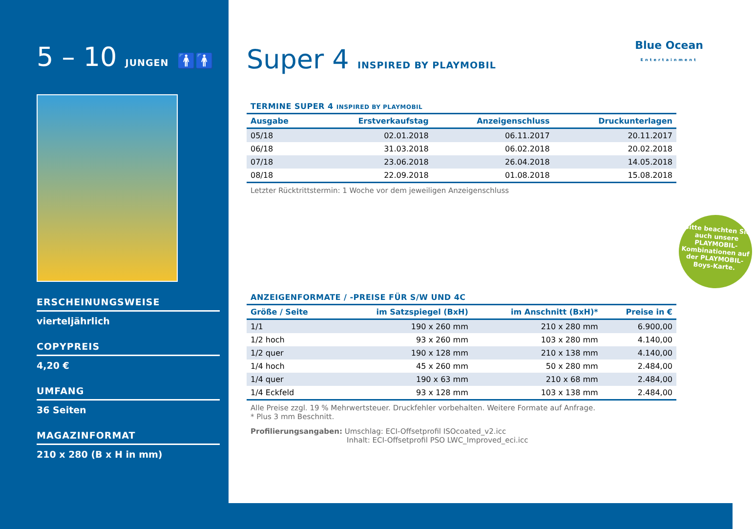5 – 10 JUNGEN 🚹🚹
ERSCHEINUNGSWEISE
vierteljährlich
COPYPREIS
4,20 €
UMFANG
36 Seiten
MAGAZINFORMAT
210 x 280 (B x H in mm)
Super 4 INSPIRED BY PLAYMOBIL
TERMINE SUPER 4 INSPIRED BY PLAYMOBIL
| Ausgabe | Erstverkaufstag | Anzeigenschluss | Druckunterlagen |
| --- | --- | --- | --- |
| 05/18 | 02.01.2018 | 06.11.2017 | 20.11.2017 |
| 06/18 | 31.03.2018 | 06.02.2018 | 20.02.2018 |
| 07/18 | 23.06.2018 | 26.04.2018 | 14.05.2018 |
| 08/18 | 22.09.2018 | 01.08.2018 | 15.08.2018 |
Letzter Rücktrittstermin: 1 Woche vor dem jeweiligen Anzeigenschluss
ANZEIGENFORMATE / -PREISE FÜR S/W UND 4C
| Größe / Seite | im Satzspiegel (BxH) | im Anschnitt (BxH)* | Preise in € |
| --- | --- | --- | --- |
| 1/1 | 190 x 260 mm | 210 x 280 mm | 6.900,00 |
| 1/2 hoch | 93 x 260 mm | 103 x 280 mm | 4.140,00 |
| 1/2 quer | 190 x 128 mm | 210 x 138 mm | 4.140,00 |
| 1/4 hoch | 45 x 260 mm | 50 x 280 mm | 2.484,00 |
| 1/4 quer | 190 x 63 mm | 210 x 68 mm | 2.484,00 |
| 1/4 Eckfeld | 93 x 128 mm | 103 x 138 mm | 2.484,00 |
Alle Preise zzgl. 19 % Mehrwertsteuer. Druckfehler vorbehalten. Weitere Formate auf Anfrage.
* Plus 3 mm Beschnitt.
Profilierungsangaben: Umschlag: ECI-Offsetprofil ISOcoated_v2.icc
Inhalt: ECI-Offsetprofil PSO LWC_Improved_eci.icc
Blue Ocean
Entertainment
Bitte beachten Sie auch unsere PLAYMOBIL-Kombinationen auf der PLAYMOBIL-Boys-Karte.